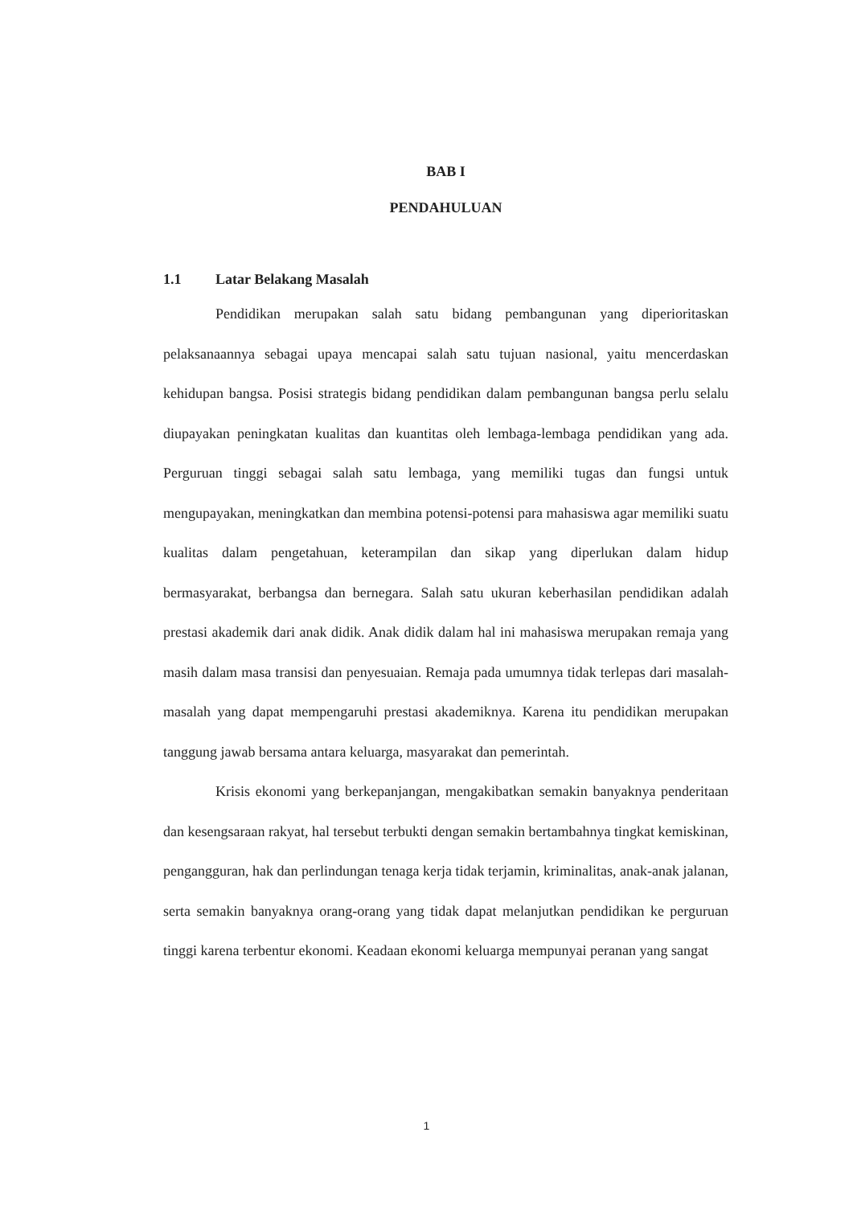BAB I
PENDAHULUAN
1.1 Latar Belakang Masalah
Pendidikan merupakan salah satu bidang pembangunan yang diperioritaskan pelaksanaannya sebagai upaya mencapai salah satu tujuan nasional, yaitu mencerdaskan kehidupan bangsa. Posisi strategis bidang pendidikan dalam pembangunan bangsa perlu selalu diupayakan peningkatan kualitas dan kuantitas oleh lembaga-lembaga pendidikan yang ada. Perguruan tinggi sebagai salah satu lembaga, yang memiliki tugas dan fungsi untuk mengupayakan, meningkatkan dan membina potensi-potensi para mahasiswa agar memiliki suatu kualitas dalam pengetahuan, keterampilan dan sikap yang diperlukan dalam hidup bermasyarakat, berbangsa dan bernegara. Salah satu ukuran keberhasilan pendidikan adalah prestasi akademik dari anak didik. Anak didik dalam hal ini mahasiswa merupakan remaja yang masih dalam masa transisi dan penyesuaian. Remaja pada umumnya tidak terlepas dari masalah-masalah yang dapat mempengaruhi prestasi akademiknya. Karena itu pendidikan merupakan tanggung jawab bersama antara keluarga, masyarakat dan pemerintah.
Krisis ekonomi yang berkepanjangan, mengakibatkan semakin banyaknya penderitaan dan kesengsaraan rakyat, hal tersebut terbukti dengan semakin bertambahnya tingkat kemiskinan, pengangguran, hak dan perlindungan tenaga kerja tidak terjamin, kriminalitas, anak-anak jalanan, serta semakin banyaknya orang-orang yang tidak dapat melanjutkan pendidikan ke perguruan tinggi karena terbentur ekonomi. Keadaan ekonomi keluarga mempunyai peranan yang sangat
1